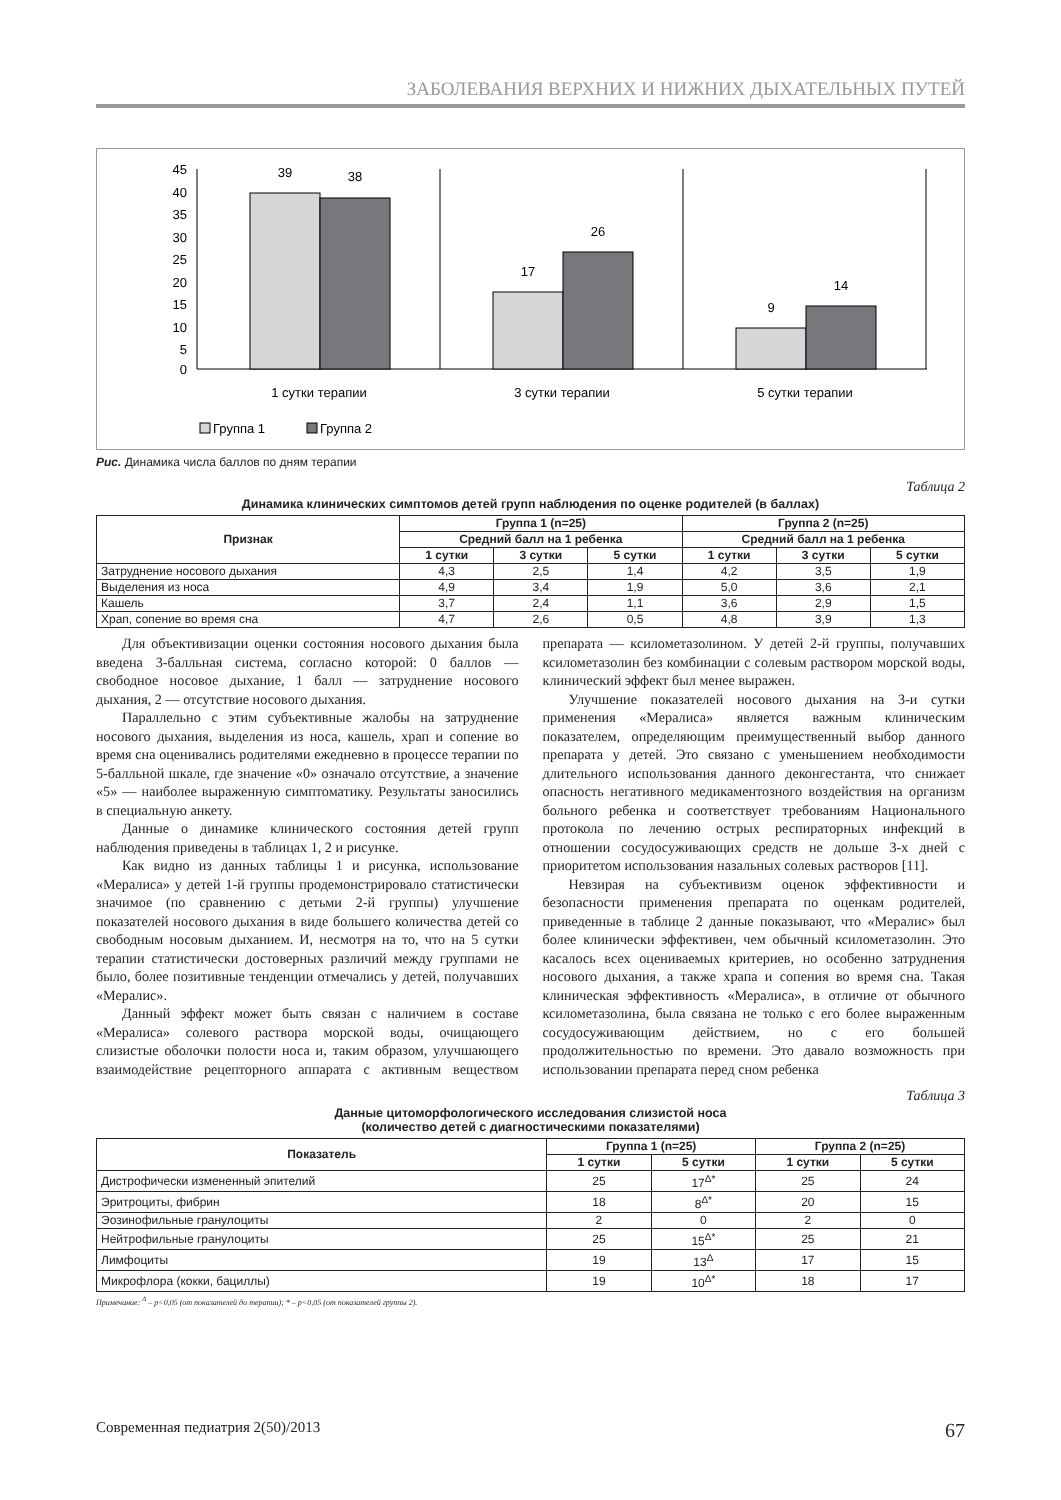ЗАБОЛЕВАНИЯ ВЕРХНИХ И НИЖНИХ ДЫХАТЕЛЬНЫХ ПУТЕЙ
45
40
35
30
25
20
15
10
5
0
39
38
17
26
9
14
1 сутки терапии
3 сутки терапии
5 сутки терапии
Группа 1
Группа 2
Рис. Динамика числа баллов по дням терапии
Таблица 2
Динамика клинических симптомов детей групп наблюдения по оценке родителей (в баллах)
| Признак | Группа 1 (n=25) | | | Группа 2 (n=25) | | |
| --- | --- | --- | --- | --- | --- | --- |
| | Средний балл на 1 ребенка | | | Средний балл на 1 ребенка | | |
| | 1 сутки | 3 сутки | 5 сутки | 1 сутки | 3 сутки | 5 сутки |
| Затруднение носового дыхания | 4,3 | 2,5 | 1,4 | 4,2 | 3,5 | 1,9 |
| Выделения из носа | 4,9 | 3,4 | 1,9 | 5,0 | 3,6 | 2,1 |
| Кашель | 3,7 | 2,4 | 1,1 | 3,6 | 2,9 | 1,5 |
| Храп, сопение во время сна | 4,7 | 2,6 | 0,5 | 4,8 | 3,9 | 1,3 |
Для объективизации оценки состояния носового дыхания была введена 3-балльная система, согласно которой: 0 баллов — свободное носовое дыхание, 1 балл — затруднение носового дыхания, 2 — отсутствие носового дыхания.
Параллельно с этим субъективные жалобы на затруднение носового дыхания, выделения из носа, кашель, храп и сопение во время сна оценивались родителями ежедневно в процессе терапии по 5-балльной шкале, где значение «0» означало отсутствие, а значение «5» — наиболее выраженную симптоматику. Результаты заносились в специальную анкету.
Данные о динамике клинического состояния детей групп наблюдения приведены в таблицах 1, 2 и рисунке.
Как видно из данных таблицы 1 и рисунка, использование «Мералиса» у детей 1-й группы продемонстрировало статистически значимое (по сравнению с детьми 2-й группы) улучшение показателей носового дыхания в виде большего количества детей со свободным носовым дыханием. И, несмотря на то, что на 5 сутки терапии статистически достоверных различий между группами не было, более позитивные тенденции отмечались у детей, получавших «Мералис».
Данный эффект может быть связан с наличием в составе «Мералиса» солевого раствора морской воды, очищающего слизистые оболочки полости носа и, таким образом, улучшающего взаимодействие рецепторного аппарата с активным веществом препарата — ксилометазолином. У детей 2-й группы, получавших ксилометазолин без комбинации с солевым раствором морской воды, клинический эффект был менее выражен.
Улучшение показателей носового дыхания на 3-и сутки применения «Мералиса» является важным клиническим показателем, определяющим преимущественный выбор данного препарата у детей. Это связано с уменьшением необходимости длительного использования данного деконгестанта, что снижает опасность негативного медикаментозного воздействия на организм больного ребенка и соответствует требованиям Национального протокола по лечению острых респираторных инфекций в отношении сосудосуживающих средств не дольше 3-х дней с приоритетом использования назальных солевых растворов [11].
Невзирая на субъективизм оценок эффективности и безопасности применения препарата по оценкам родителей, приведенные в таблице 2 данные показывают, что «Мералис» был более клинически эффективен, чем обычный ксилометазолин. Это касалось всех оцениваемых критериев, но особенно затруднения носового дыхания, а также храпа и сопения во время сна. Такая клиническая эффективность «Мералиса», в отличие от обычного ксилометазолина, была связана не только с его более выраженным сосудосуживающим действием, но с его большей продолжительностью по времени. Это давало возможность при использовании препарата перед сном ребенка
Таблица 3
Данные цитоморфологического исследования слизистой носа
(количество детей с диагностическими показателями)
| Показатель | Группа 1 (n=25) | | Группа 2 (n=25) | |
| --- | --- | --- | --- | --- |
| | 1 сутки | 5 сутки | 1 сутки | 5 сутки |
| Дистрофически измененный эпителий | 25 | 17<sup>Δ*</sup> | 25 | 24 |
| Эритроциты, фибрин | 18 | 8<sup>Δ*</sup> | 20 | 15 |
| Эозинофильные гранулоциты | 2 | 0 | 2 | 0 |
| Нейтрофильные гранулоциты | 25 | 15<sup>Δ*</sup> | 25 | 21 |
| Лимфоциты | 19 | 13<sup>Δ</sup> | 17 | 15 |
| Микрофлора (кокки, бациллы) | 19 | 10<sup>Δ*</sup> | 18 | 17 |
Примечание: <sup>Δ</sup> – p<0,05 (от показателей до терапии); * – p<0,05 (от показателей группы 2).
Современная педиатрия 2(50)/2013 67